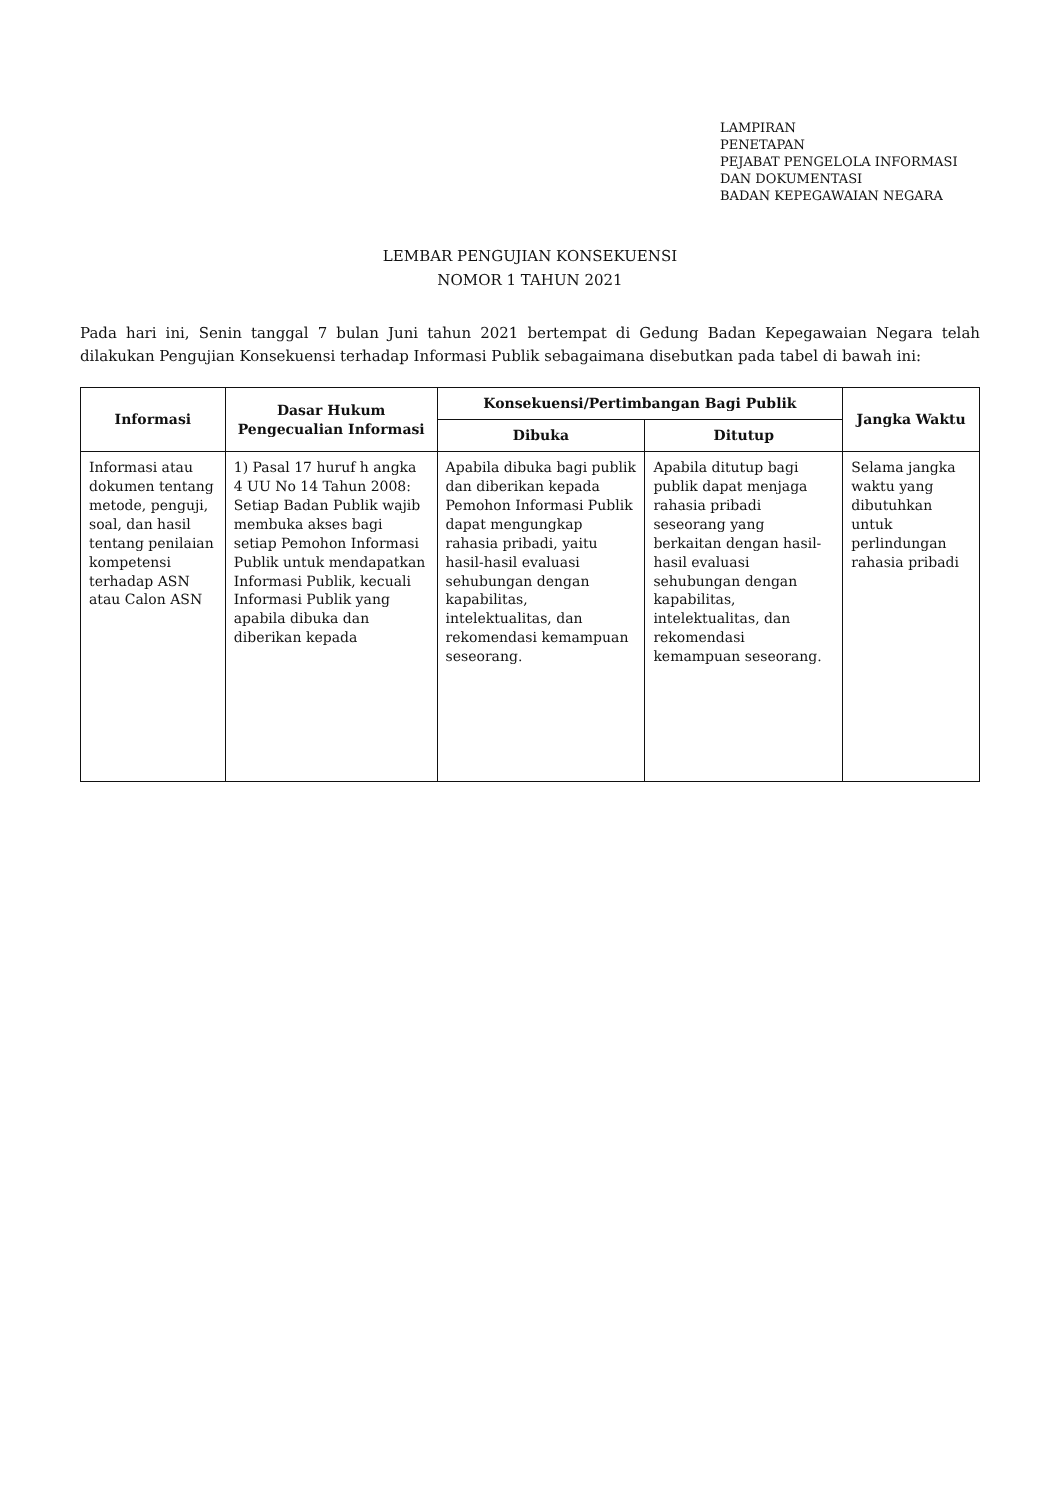LAMPIRAN
PENETAPAN
PEJABAT PENGELOLA INFORMASI
DAN DOKUMENTASI
BADAN KEPEGAWAIAN NEGARA
LEMBAR PENGUJIAN KONSEKUENSI
NOMOR 1 TAHUN 2021
Pada hari ini, Senin tanggal 7 bulan Juni tahun 2021 bertempat di Gedung Badan Kepegawaian Negara telah dilakukan Pengujian Konsekuensi terhadap Informasi Publik sebagaimana disebutkan pada tabel di bawah ini:
| Informasi | Dasar Hukum Pengecualian Informasi | Konsekuensi/Pertimbangan Bagi Publik | | Jangka Waktu |
| --- | --- | --- | --- | --- |
| | | Dibuka | Ditutup | |
| Informasi atau dokumen tentang metode, penguji, soal, dan hasil tentang penilaian kompetensi terhadap ASN atau Calon ASN | 1) Pasal 17 huruf h angka 4 UU No 14 Tahun 2008: Setiap Badan Publik wajib membuka akses bagi setiap Pemohon Informasi Publik untuk mendapatkan Informasi Publik, kecuali Informasi Publik yang apabila dibuka dan diberikan kepada | Apabila dibuka bagi publik dan diberikan kepada Pemohon Informasi Publik dapat mengungkap rahasia pribadi, yaitu hasil-hasil evaluasi sehubungan dengan kapabilitas, intelektualitas, dan rekomendasi kemampuan seseorang. | Apabila ditutup bagi publik dapat menjaga rahasia pribadi seseorang yang berkaitan dengan hasil-hasil evaluasi sehubungan dengan kapabilitas, intelektualitas, dan rekomendasi kemampuan seseorang. | Selama jangka waktu yang dibutuhkan untuk perlindungan rahasia pribadi |